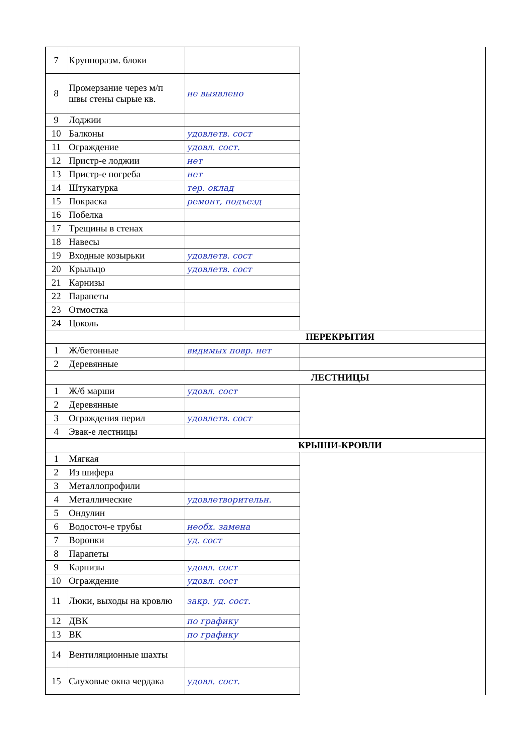| 7 | Крупноразм. блоки | | |
| 8 | Промерзание через м/п швы стены сырые кв. | не выявлено | |
| 9 | Лоджии | | |
| 10 | Балконы | удовлетв. сост | |
| 11 | Ограждение | удовл. сост. | |
| 12 | Пристр-е лоджии | нет | |
| 13 | Пристр-е погреба | нет | |
| 14 | Штукатурка | тер. оклад | |
| 15 | Покраска | ремонт, подъезд | |
| 16 | Побелка | | |
| 17 | Трещины в стенах | | |
| 18 | Навесы | | |
| 19 | Входные козырьки | удовлетв. сост | |
| 20 | Крыльцо | удовлетв. сост | |
| 21 | Карнизы | | |
| 22 | Парапеты | | |
| 23 | Отмостка | | |
| 24 | Цоколь | | |
| ПЕРЕКРЫТИЯ | | | |
| 1 | Ж/бетонные | видимых повр. нет | |
| 2 | Деревянные | | |
| ЛЕСТНИЦЫ | | | |
| 1 | Ж/б марши | удовл. сост | |
| 2 | Деревянные | | |
| 3 | Ограждения перил | удовлетв. сост | |
| 4 | Эвак-е лестницы | | |
| КРЫШИ-КРОВЛИ | | | |
| 1 | Мягкая | | |
| 2 | Из шифера | | |
| 3 | Металлопрофили | | |
| 4 | Металлические | удовлетворительн. | |
| 5 | Ондулин | | |
| 6 | Водосточ-е трубы | необх. замена | |
| 7 | Воронки | уд. сост | |
| 8 | Парапеты | | |
| 9 | Карнизы | удовл. сост | |
| 10 | Ограждение | удовл. сост | |
| 11 | Люки, выходы на кровлю | закр. уд. сост. | |
| 12 | ДВК | по графику | |
| 13 | ВК | по графику | |
| 14 | Вентиляционные шахты | | |
| 15 | Слуховые окна чердака | удовл. сост. | |